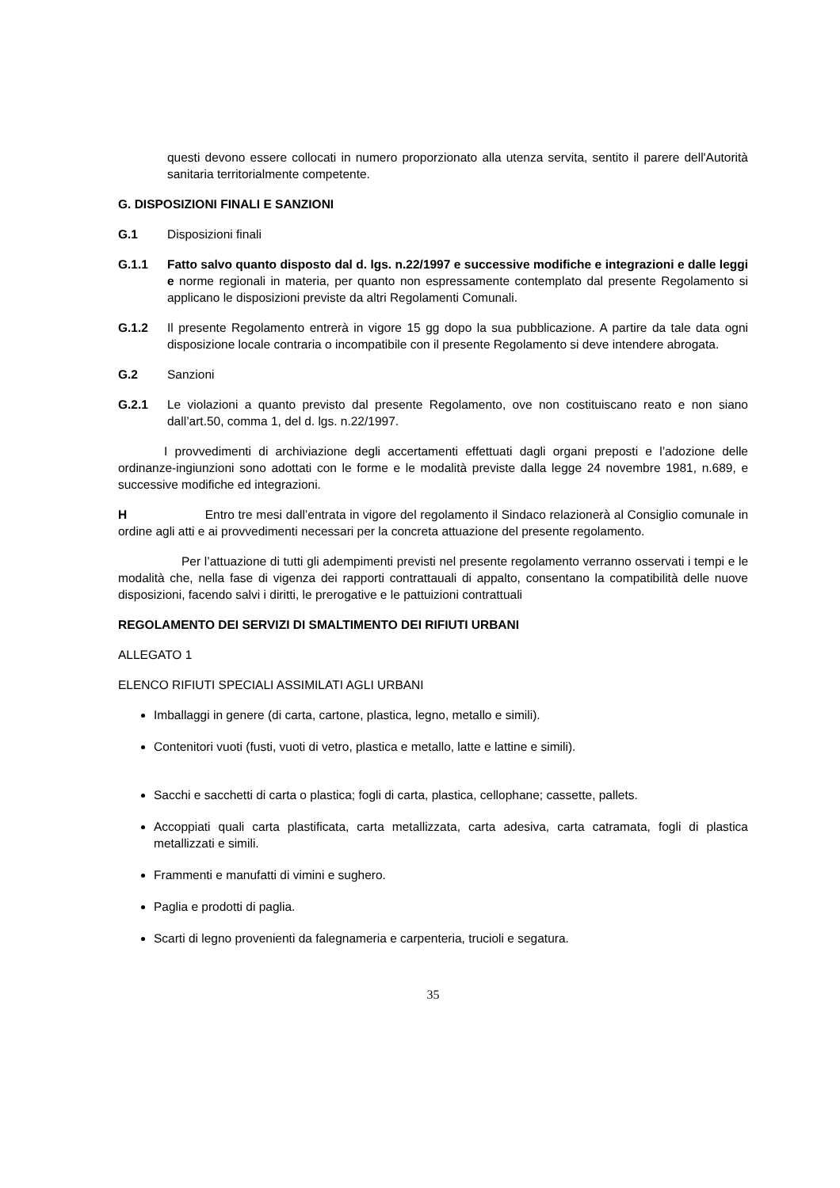questi devono essere collocati in numero proporzionato alla utenza servita, sentito il parere dell'Autorità sanitaria territorialmente competente.
G. DISPOSIZIONI FINALI E SANZIONI
G.1 Disposizioni finali
G.1.1 Fatto salvo quanto disposto dal d. lgs. n.22/1997 e successive modifiche e integrazioni e dalle leggi e norme regionali in materia, per quanto non espressamente contemplato dal presente Regolamento si applicano le disposizioni previste da altri Regolamenti Comunali.
G.1.2 Il presente Regolamento entrerà in vigore 15 gg dopo la sua pubblicazione. A partire da tale data ogni disposizione locale contraria o incompatibile con il presente Regolamento si deve intendere abrogata.
G.2 Sanzioni
G.2.1 Le violazioni a quanto previsto dal presente Regolamento, ove non costituiscano reato e non siano dall’art.50, comma 1, del d. lgs. n.22/1997.
I provvedimenti di archiviazione degli accertamenti effettuati dagli organi preposti e l’adozione delle ordinanze-ingiunzioni sono adottati con le forme e le modalità previste dalla legge 24 novembre 1981, n.689, e successive modifiche ed integrazioni.
H Entro tre mesi dall’entrata in vigore del regolamento il Sindaco relazionerà al Consiglio comunale in ordine agli atti e ai provvedimenti necessari per la concreta attuazione del presente regolamento.
Per l’attuazione di tutti gli adempimenti previsti nel presente regolamento verranno osservati i tempi e le modalità che, nella fase di vigenza dei rapporti contrattauali di appalto, consentano la compatibilità delle nuove disposizioni, facendo salvi i diritti, le prerogative e le pattuizioni contrattuali
REGOLAMENTO DEI SERVIZI DI SMALTIMENTO DEI RIFIUTI URBANI
ALLEGATO 1
ELENCO RIFIUTI SPECIALI ASSIMILATI AGLI URBANI
Imballaggi in genere (di carta, cartone, plastica, legno, metallo e simili).
Contenitori vuoti (fusti, vuoti di vetro, plastica e metallo, latte e lattine e simili).
Sacchi e sacchetti di carta o plastica; fogli di carta, plastica, cellophane; cassette, pallets.
Accoppiati quali carta plastificata, carta metallizzata, carta adesiva, carta catramata, fogli di plastica metallizzati e simili.
Frammenti e manufatti di vimini e sughero.
Paglia e prodotti di paglia.
Scarti di legno provenienti da falegnameria e carpenteria, trucioli e segatura.
35